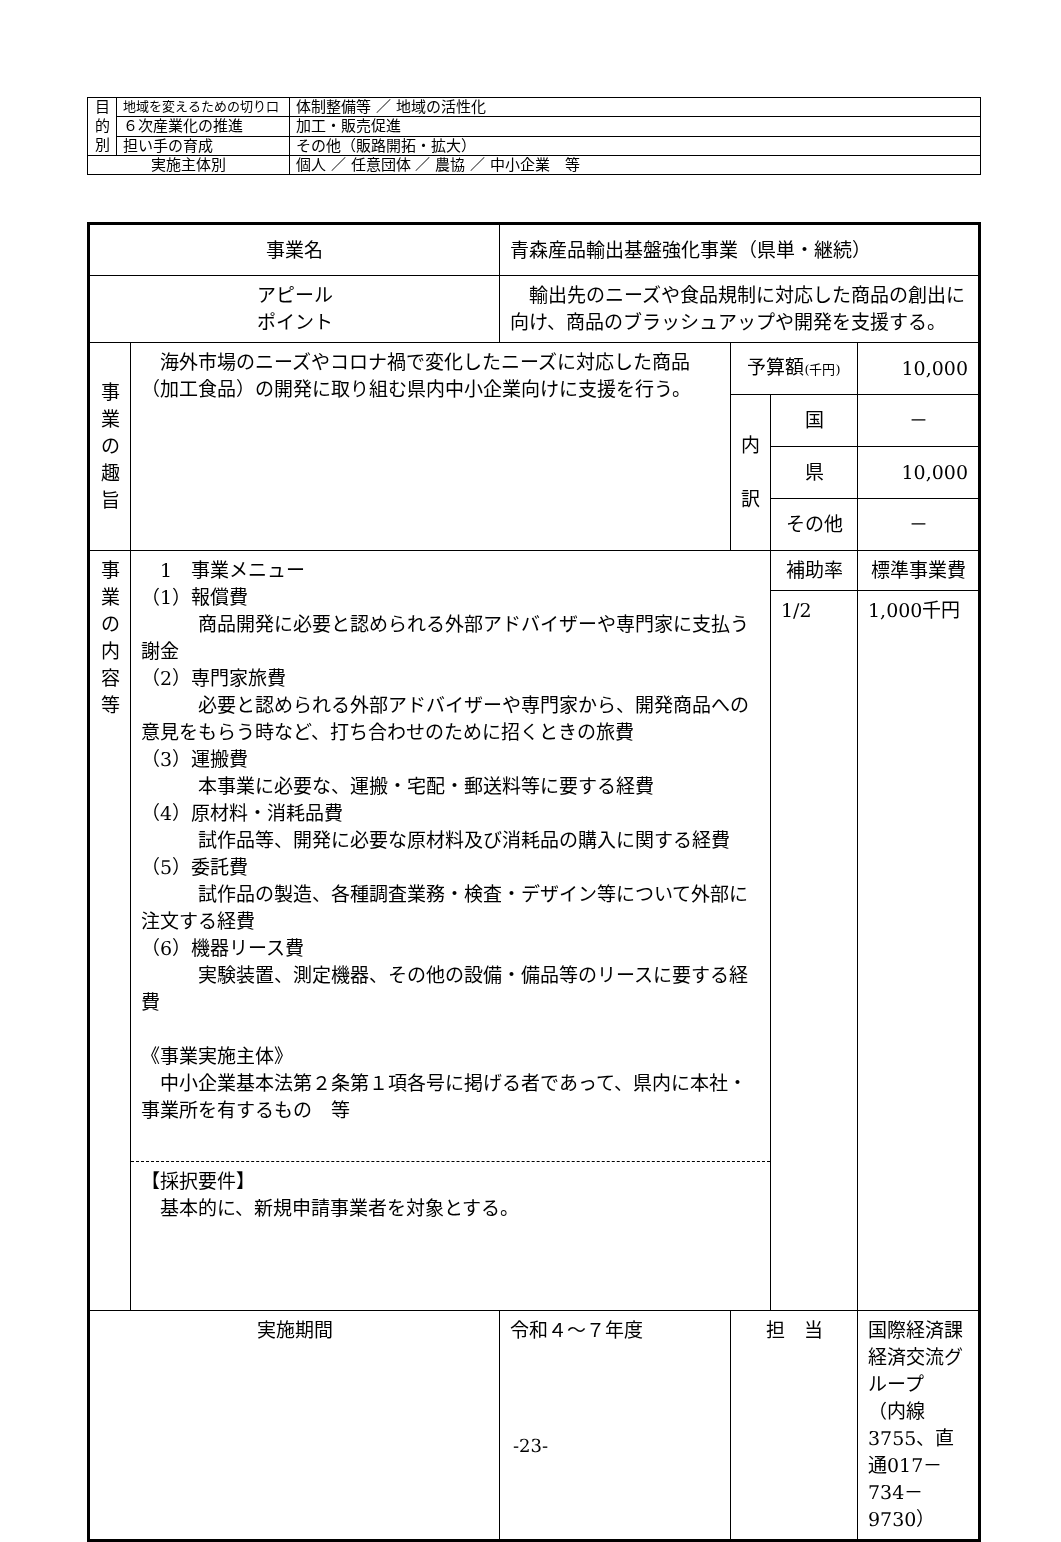| 目 的 別 | 地域を変えるための切り口 | 体制整備等 ／ 地域の活性化 |
| | ６次産業化の推進 | 加工・販売促進 |
| | 担い手の育成 | その他（販路開拓・拡大） |
| 実施主体別 | | 個人 ／ 任意団体 ／ 農協 ／ 中小企業 等 |
| 事業名 | | 青森産品輸出基盤強化事業（県単・継続） | | | |
| アピール ポイント | | 輸出先のニーズや食品規制に対応した商品の創出に向け、商品のブラッシュアップや開発を支援する。 | | | |
| 事 業 の 趣 旨 | 海外市場のニーズやコロナ禍で変化したニーズに対応した商品（加工食品）の開発に取り組む県内中小企業向けに支援を行う。 | | 予算額 (千円) | | 10,000 |
| | | | 内 訳 | 国 | － |
| | | | | 県 | 10,000 |
| | | | | その他 | － |
| 事 業 の 内 容 等 | 1 事業メニュー （1）報償費 商品開発に必要と認められる外部アドバイザーや専門家に支払う謝金 （2）専門家旅費 必要と認められる外部アドバイザーや専門家から、開発商品への意見をもらう時など、打ち合わせのために招くときの旅費 （3）運搬費 本事業に必要な、運搬・宅配・郵送料等に要する経費 （4）原材料・消耗品費 試作品等、開発に必要な原材料及び消耗品の購入に関する経費 （5）委託費 試作品の製造、各種調査業務・検査・デザイン等について外部に注文する経費 （6）機器リース費 実験装置、測定機器、その他の設備・備品等のリースに要する経費 《事業実施主体》 中小企業基本法第２条第１項各号に掲げる者であって、県内に本社・事業所を有するもの 等 【採択要件】 基本的に、新規申請事業者を対象とする。 | | | 補助率 | 標準事業費 |
| | | | | 1/2 | 1,000千円 |
| 実施期間 | | 令和４～７年度 | 担 当 | | 国際経済課 経済交流グループ （内線3755、直通017－734－9730） |
-23-